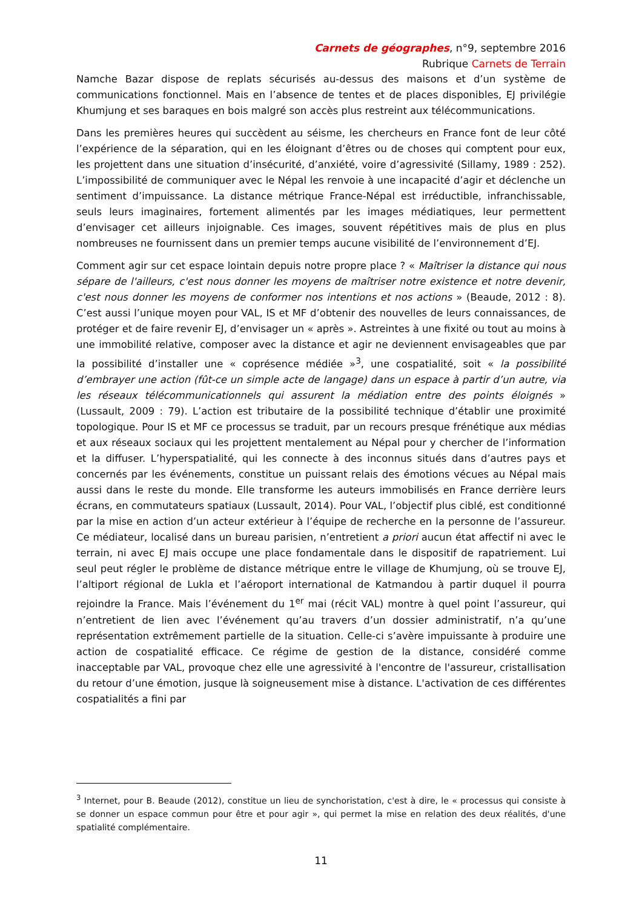Carnets de géographes, n°9, septembre 2016
Rubrique Carnets de Terrain
Namche Bazar dispose de replats sécurisés au-dessus des maisons et d’un système de communications fonctionnel. Mais en l’absence de tentes et de places disponibles, EJ privilégie Khumjung et ses baraques en bois malgré son accès plus restreint aux télécommunications.
Dans les premières heures qui succèdent au séisme, les chercheurs en France font de leur côté l’expérience de la séparation, qui en les éloignant d’êtres ou de choses qui comptent pour eux, les projettent dans une situation d’insécurité, d’anxiété, voire d’agressivité (Sillamy, 1989 : 252). L’impossibilité de communiquer avec le Népal les renvoie à une incapacité d’agir et déclenche un sentiment d’impuissance. La distance métrique France-Népal est irréductible, infranchissable, seuls leurs imaginaires, fortement alimentés par les images médiatiques, leur permettent d’envisager cet ailleurs injoignable. Ces images, souvent répétitives mais de plus en plus nombreuses ne fournissent dans un premier temps aucune visibilité de l’environnement d’EJ.
Comment agir sur cet espace lointain depuis notre propre place ? « Maîtriser la distance qui nous sépare de l'ailleurs, c'est nous donner les moyens de maîtriser notre existence et notre devenir, c'est nous donner les moyens de conformer nos intentions et nos actions » (Beaude, 2012 : 8). C’est aussi l’unique moyen pour VAL, IS et MF d’obtenir des nouvelles de leurs connaissances, de protéger et de faire revenir EJ, d’envisager un « après ». Astreintes à une fixité ou tout au moins à une immobilité relative, composer avec la distance et agir ne deviennent envisageables que par la possibilité d’installer une « coprésence médiée »<sup>3</sup>, une cospatialité, soit « la possibilité d’embrayer une action (fût-ce un simple acte de langage) dans un espace à partir d’un autre, via les réseaux télécommunicationnels qui assurent la médiation entre des points éloignés » (Lussault, 2009 : 79). L’action est tributaire de la possibilité technique d’établir une proximité topologique. Pour IS et MF ce processus se traduit, par un recours presque frénétique aux médias et aux réseaux sociaux qui les projettent mentalement au Népal pour y chercher de l’information et la diffuser. L’hyperspatialité, qui les connecte à des inconnus situés dans d’autres pays et concernés par les événements, constitue un puissant relais des émotions vécues au Népal mais aussi dans le reste du monde. Elle transforme les auteurs immobilisés en France derrière leurs écrans, en commutateurs spatiaux (Lussault, 2014). Pour VAL, l’objectif plus ciblé, est conditionné par la mise en action d’un acteur extérieur à l’équipe de recherche en la personne de l’assureur. Ce médiateur, localisé dans un bureau parisien, n’entretient a priori aucun état affectif ni avec le terrain, ni avec EJ mais occupe une place fondamentale dans le dispositif de rapatriement. Lui seul peut régler le problème de distance métrique entre le village de Khumjung, où se trouve EJ, l’altiport régional de Lukla et l’aéroport international de Katmandou à partir duquel il pourra rejoindre la France. Mais l’événement du 1<sup>er</sup> mai (récit VAL) montre à quel point l’assureur, qui n’entretient de lien avec l’événement qu’au travers d’un dossier administratif, n’a qu’une représentation extrêmement partielle de la situation. Celle-ci s’avère impuissante à produire une action de cospatialité efficace. Ce régime de gestion de la distance, considéré comme inacceptable par VAL, provoque chez elle une agressivité à l'encontre de l'assureur, cristallisation du retour d’une émotion, jusque là soigneusement mise à distance. L'activation de ces différentes cospatialités a fini par
<sup>3</sup> Internet, pour B. Beaude (2012), constitue un lieu de synchoristation, c'est à dire, le « processus qui consiste à se donner un espace commun pour être et pour agir », qui permet la mise en relation des deux réalités, d'une spatialité complémentaire.
11